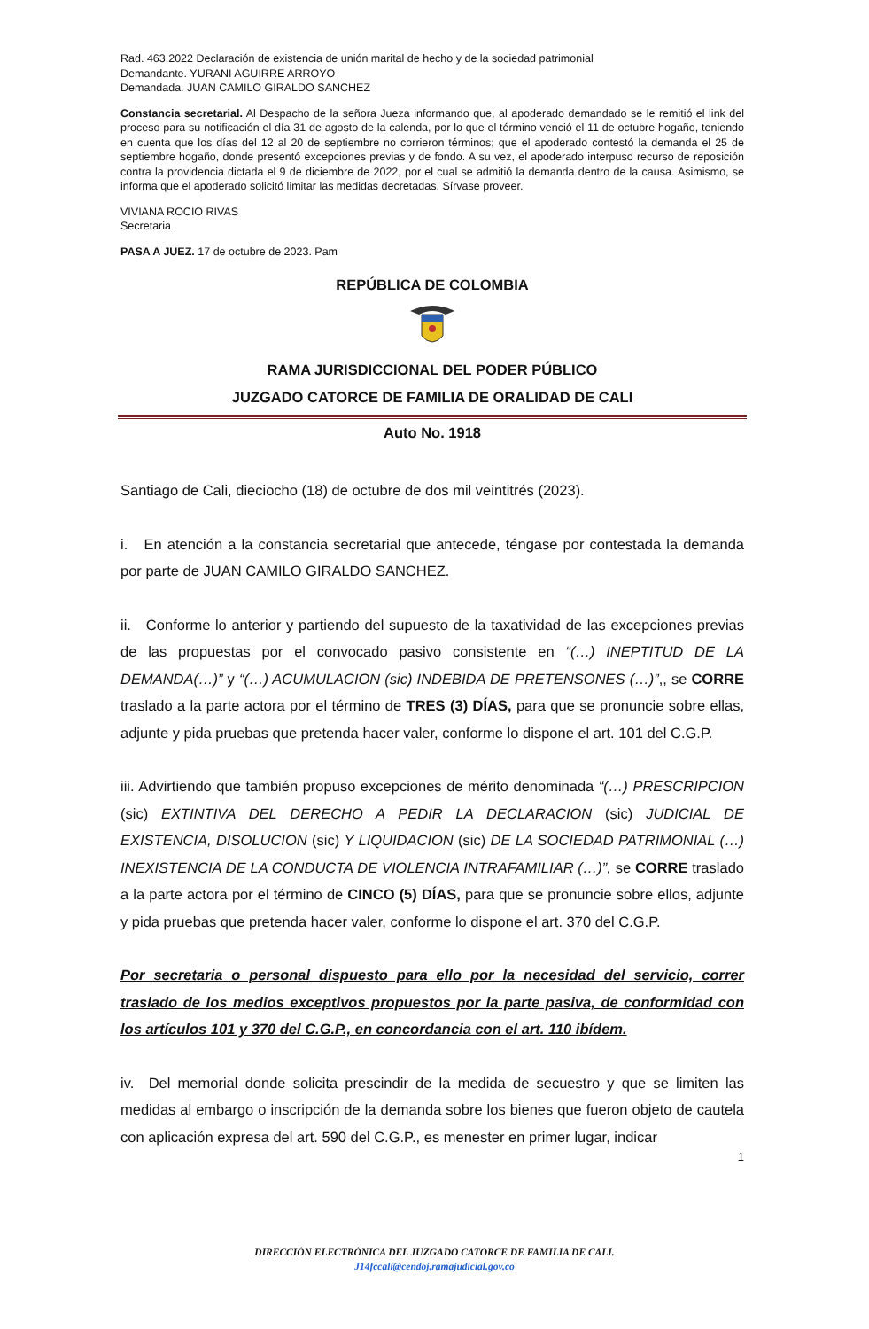Rad. 463.2022 Declaración de existencia de unión marital de hecho y de la sociedad patrimonial
Demandante. YURANI AGUIRRE ARROYO
Demandada. JUAN CAMILO GIRALDO SANCHEZ
Constancia secretarial. Al Despacho de la señora Jueza informando que, al apoderado demandado se le remitió el link del proceso para su notificación el día 31 de agosto de la calenda, por lo que el término venció el 11 de octubre hogaño, teniendo en cuenta que los días del 12 al 20 de septiembre no corrieron términos; que el apoderado contestó la demanda el 25 de septiembre hogaño, donde presentó excepciones previas y de fondo. A su vez, el apoderado interpuso recurso de reposición contra la providencia dictada el 9 de diciembre de 2022, por el cual se admitió la demanda dentro de la causa. Asimismo, se informa que el apoderado solicitó limitar las medidas decretadas. Sírvase proveer.
VIVIANA ROCIO RIVAS
Secretaria
PASA A JUEZ. 17 de octubre de 2023. Pam
REPÚBLICA DE COLOMBIA
RAMA JURISDICCIONAL DEL PODER PÚBLICO
JUZGADO CATORCE DE FAMILIA DE ORALIDAD DE CALI
Auto No. 1918
Santiago de Cali, dieciocho (18) de octubre de dos mil veintitrés (2023).
i. En atención a la constancia secretarial que antecede, téngase por contestada la demanda por parte de JUAN CAMILO GIRALDO SANCHEZ.
ii. Conforme lo anterior y partiendo del supuesto de la taxatividad de las excepciones previas de las propuestas por el convocado pasivo consistente en “(…) INEPTITUD DE LA DEMANDA(…)” y “(…) ACUMULACION (sic) INDEBIDA DE PRETENSONES (…)”,, se CORRE traslado a la parte actora por el término de TRES (3) DÍAS, para que se pronuncie sobre ellas, adjunte y pida pruebas que pretenda hacer valer, conforme lo dispone el art. 101 del C.G.P.
iii. Advirtiendo que también propuso excepciones de mérito denominada “(…) PRESCRIPCION (sic) EXTINTIVA DEL DERECHO A PEDIR LA DECLARACION (sic) JUDICIAL DE EXISTENCIA, DISOLUCION (sic) Y LIQUIDACION (sic) DE LA SOCIEDAD PATRIMONIAL (…) INEXISTENCIA DE LA CONDUCTA DE VIOLENCIA INTRAFAMILIAR (…)”, se CORRE traslado a la parte actora por el término de CINCO (5) DÍAS, para que se pronuncie sobre ellos, adjunte y pida pruebas que pretenda hacer valer, conforme lo dispone el art. 370 del C.G.P.
Por secretaria o personal dispuesto para ello por la necesidad del servicio, correr traslado de los medios exceptivos propuestos por la parte pasiva, de conformidad con los artículos 101 y 370 del C.G.P., en concordancia con el art. 110 ibídem.
iv. Del memorial donde solicita prescindir de la medida de secuestro y que se limiten las medidas al embargo o inscripción de la demanda sobre los bienes que fueron objeto de cautela con aplicación expresa del art. 590 del C.G.P., es menester en primer lugar, indicar
1
DIRECCIÓN ELECTRÓNICA DEL JUZGADO CATORCE DE FAMILIA DE CALI.
J14fccali@cendoj.ramajudicial.gov.co